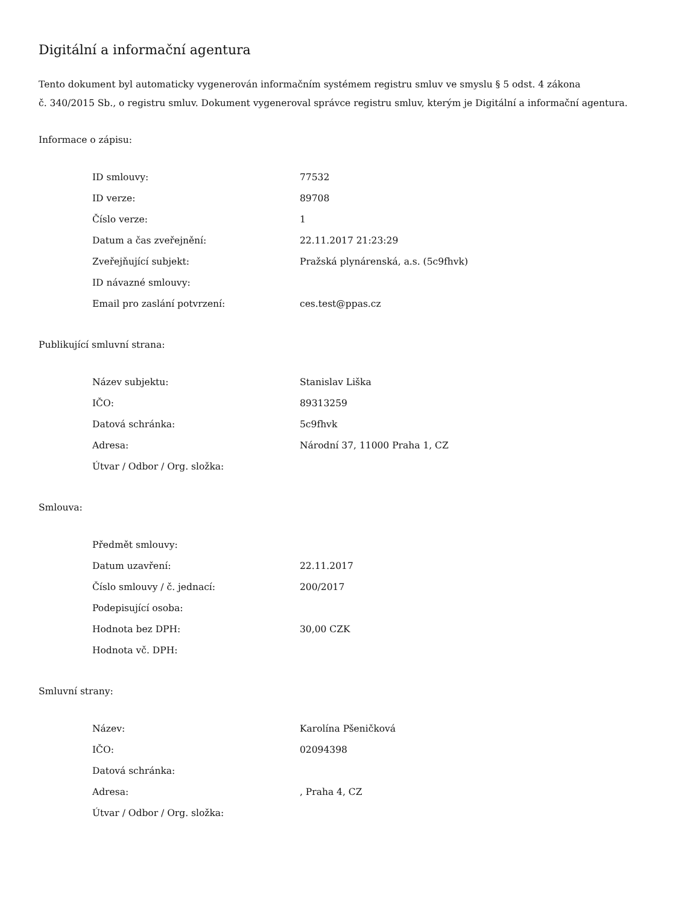Digitální a informační agentura
Tento dokument byl automaticky vygenerován informačním systémem registru smluv ve smyslu § 5 odst. 4 zákona
č. 340/2015 Sb., o registru smluv. Dokument vygeneroval správce registru smluv, kterým je Digitální a informační agentura.
Informace o zápisu:
| ID smlouvy: | 77532 |
| ID verze: | 89708 |
| Číslo verze: | 1 |
| Datum a čas zveřejnění: | 22.11.2017 21:23:29 |
| Zveřejňující subjekt: | Pražská plynárenská, a.s. (5c9fhvk) |
| ID návazné smlouvy: | |
| Email pro zaslání potvrzení: | ces.test@ppas.cz |
Publikující smluvní strana:
| Název subjektu: | Stanislav Liška |
| IČO: | 89313259 |
| Datová schránka: | 5c9fhvk |
| Adresa: | Národní 37, 11000 Praha 1, CZ |
| Útvar / Odbor / Org. složka: | |
Smlouva:
| Předmět smlouvy: | |
| Datum uzavření: | 22.11.2017 |
| Číslo smlouvy / č. jednací: | 200/2017 |
| Podepisující osoba: | |
| Hodnota bez DPH: | 30,00 CZK |
| Hodnota vč. DPH: | |
Smluvní strany:
| Název: | Karolína Pšeničková |
| IČO: | 02094398 |
| Datová schránka: | |
| Adresa: | , Praha 4, CZ |
| Útvar / Odbor / Org. složka: | |